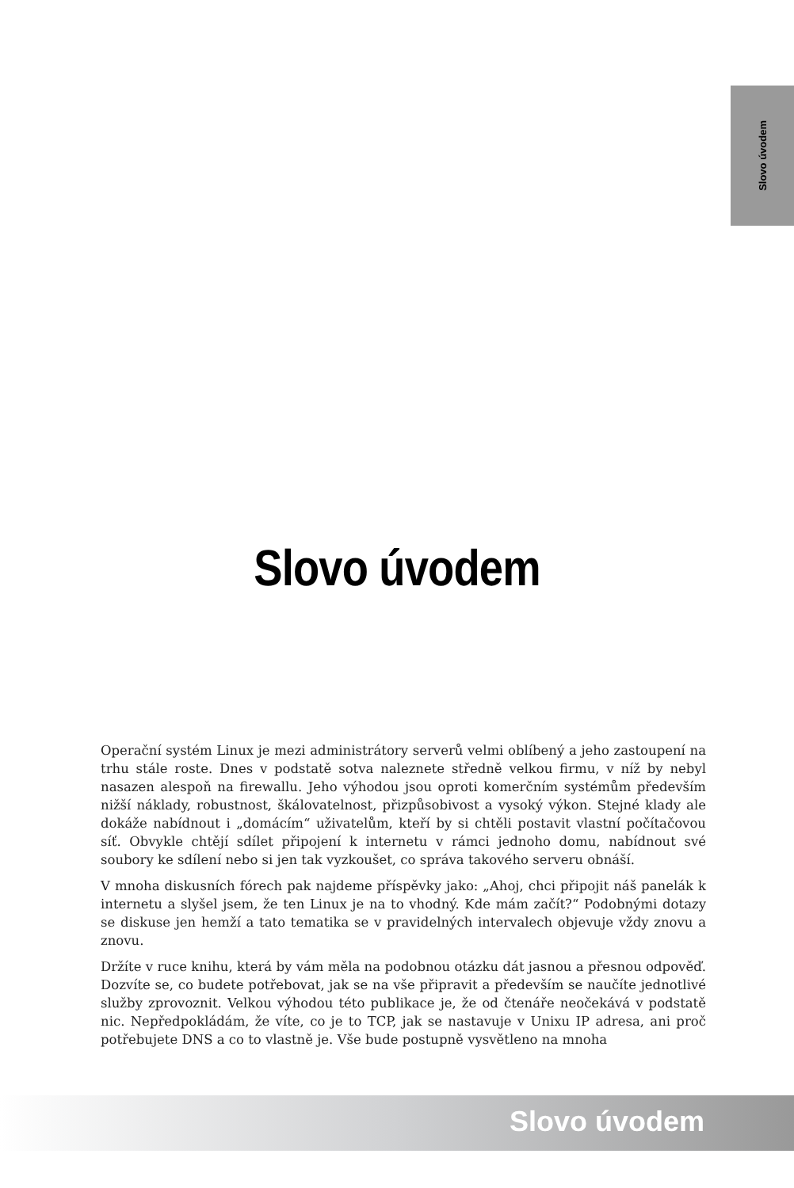Slovo úvodem
Slovo úvodem
Operační systém Linux je mezi administrátory serverů velmi oblíbený a jeho zastoupení na trhu stále roste. Dnes v podstatě sotva naleznete středně velkou firmu, v níž by nebyl nasazen alespoň na firewallu. Jeho výhodou jsou oproti komerčním systémům především nižší náklady, robustnost, škálovatelnost, přizpůsobivost a vysoký výkon. Stejné klady ale dokáže nabídnout i „domácím“ uživatelům, kteří by si chtěli postavit vlastní počítačovou síť. Obvykle chtějí sdílet připojení k internetu v rámci jednoho domu, nabídnout své soubory ke sdílení nebo si jen tak vyzkoušet, co správa takového serveru obnáší.
V mnoha diskusních fórech pak najdeme příspěvky jako: „Ahoj, chci připojit náš panelák k internetu a slyšel jsem, že ten Linux je na to vhodný. Kde mám začít?“ Podobnými dotazy se diskuse jen hemží a tato tematika se v pravidelných intervalech objevuje vždy znovu a znovu.
Držíte v ruce knihu, která by vám měla na podobnou otázku dát jasnou a přesnou odpověď. Dozvíte se, co budete potřebovat, jak se na vše připravit a především se naučíte jednotlivé služby zprovoznit. Velkou výhodou této publikace je, že od čtenáře neočekává v podstatě nic. Nepředpokládám, že víte, co je to TCP, jak se nastavuje v Unixu IP adresa, ani proč potřebujete DNS a co to vlastně je. Vše bude postupně vysvětleno na mnoha
Slovo úvodem